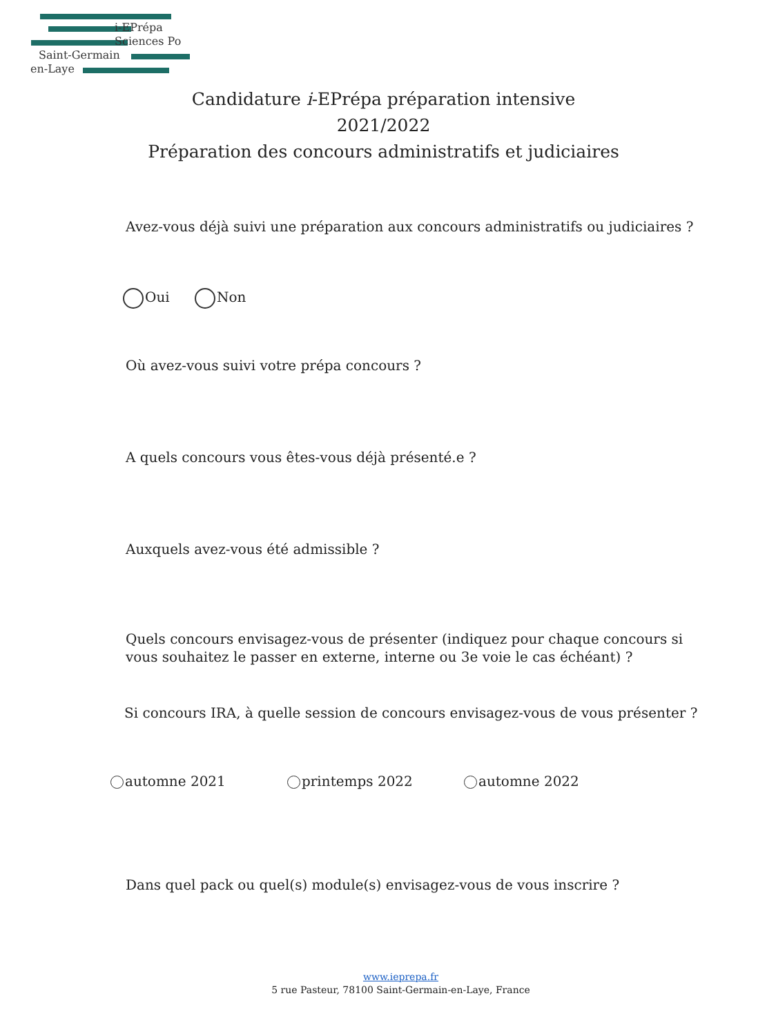i-EPrépa
Sciences Po
Saint-Germain
en-Laye
Candidature i-EPrépa préparation intensive
2021/2022
Préparation des concours administratifs et judiciaires
Avez-vous déjà suivi une préparation aux concours administratifs ou judiciaires ?
Oui Non
Où avez-vous suivi votre prépa concours ?
A quels concours vous êtes-vous déjà présenté.e ?
Auxquels avez-vous été admissible ?
Quels concours envisagez-vous de présenter (indiquez pour chaque concours si vous souhaitez le passer en externe, interne ou 3e voie le cas échéant) ?
Si concours IRA, à quelle session de concours envisagez-vous de vous présenter ?
automne 2021 printemps 2022 automne 2022
Dans quel pack ou quel(s) module(s) envisagez-vous de vous inscrire ?
www.ieprepa.fr
5 rue Pasteur, 78100 Saint-Germain-en-Laye, France